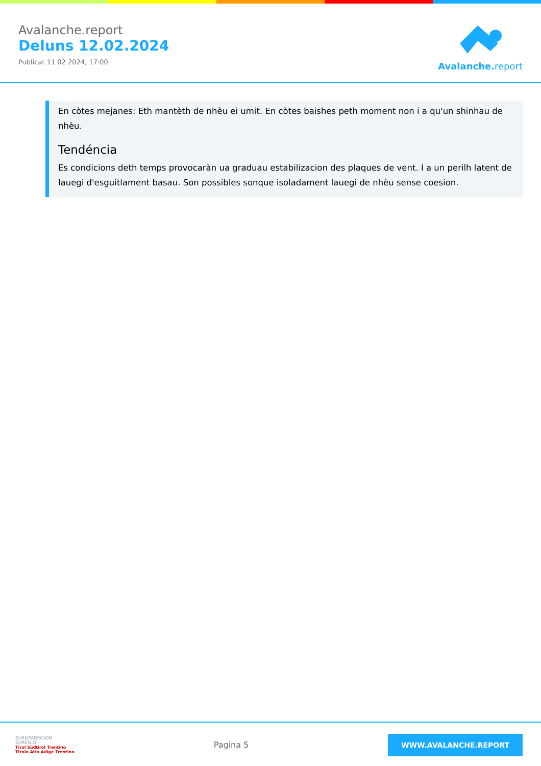Avalanche.report
Deluns 12.02.2024
Publicat 11 02 2024, 17:00
Avalanche. report
En còtes mejanes: Eth mantèth de nhèu ei umit. En còtes baishes peth moment non i a qu'un shinhau de nhèu.
Tendéncia
Es condicions deth temps provocaràn ua graduau estabilizacion des plaques de vent. I a un perilh latent de lauegi d'esguitlament basau. Son possibles sonque isoladament lauegi de nhèu sense coesion.
EUROPAREGION
EUREGIO
Tirol Südtirol Trentino
Tirolo Alto Adige Trentino
Pagina 5
WWW.AVALANCHE.REPORT